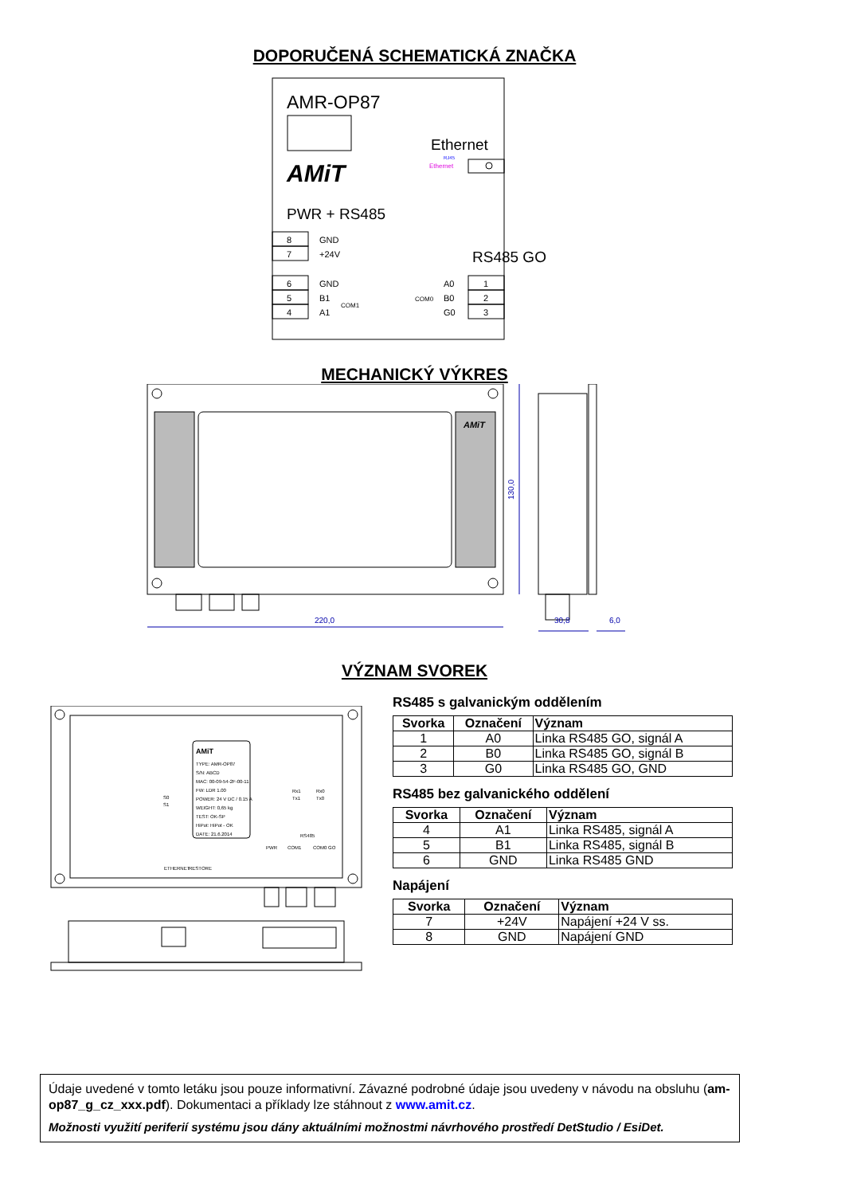DOPORUČENÁ SCHEMATICKÁ ZNAČKA
AMR-OP87
AMiT
Ethernet
RJ45
Ethernet
PWR + RS485
RS485 GO
8
GND
7
+24V
6
GND
5
B1
4
A1
COM1
COM0
A0
1
B0
2
G0
3
MECHANICKÝ VÝKRES
220,0
130,0
30,8
6,0
AMiT
VÝZNAM SVOREK
AMiT
TYPE: AMR-OP87
S/N: ABCD
MAC: 00-09-54-2F-00-11
FW: LDR 1.00
POWER: 24 V DC / 0.15 A
WEIGHT: 0,65 kg
TEST: OK-SP
HiPot: HiPot - OK
DATE: 21.6.2014
S0
S1
Rx1
Tx1
Rx0
Tx0
RS485
PWR
COM1
COM0 GO
ETHERNET
RESTORE
RS485 s galvanickým oddělením
| Svorka | Označení | Význam |
| --- | --- | --- |
| 1 | A0 | Linka RS485 GO, signál A |
| 2 | B0 | Linka RS485 GO, signál B |
| 3 | G0 | Linka RS485 GO, GND |
RS485 bez galvanického oddělení
| Svorka | Označení | Význam |
| --- | --- | --- |
| 4 | A1 | Linka RS485, signál A |
| 5 | B1 | Linka RS485, signál B |
| 6 | GND | Linka RS485 GND |
Napájení
| Svorka | Označení | Význam |
| --- | --- | --- |
| 7 | +24V | Napájení +24 V ss. |
| 8 | GND | Napájení GND |
Údaje uvedené v tomto letáku jsou pouze informativní. Závazné podrobné údaje jsou uvedeny v návodu na obsluhu (am-op87_g_cz_xxx.pdf). Dokumentaci a příklady lze stáhnout z www.amit.cz.
Možnosti využití periferií systému jsou dány aktuálními možnostmi návrhového prostředí DetStudio / EsiDet.